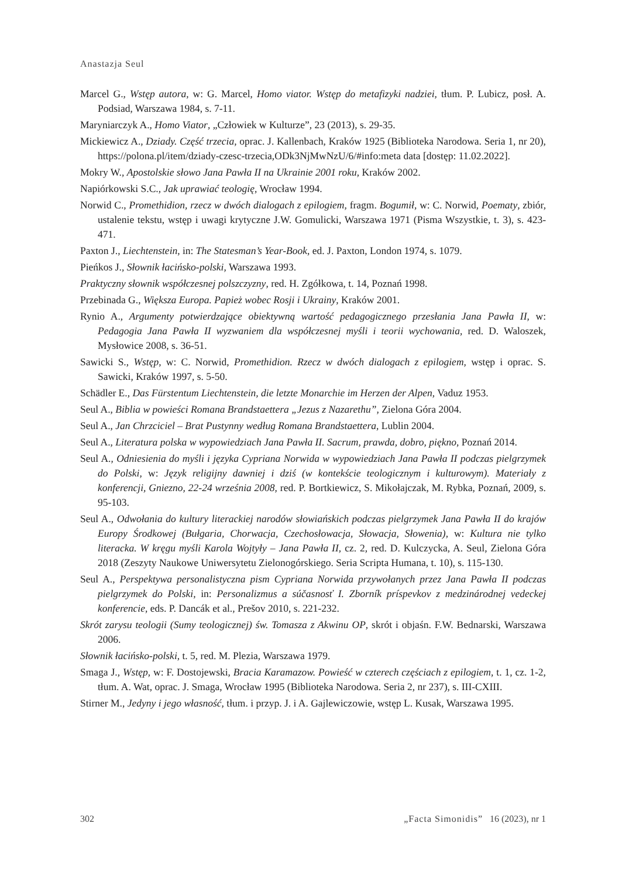Anastazja Seul
Marcel G., Wstęp autora, w: G. Marcel, Homo viator. Wstęp do metafizyki nadziei, tłum. P. Lubicz, posł. A. Podsiad, Warszawa 1984, s. 7-11.
Maryniarczyk A., Homo Viator, „Człowiek w Kulturze”, 23 (2013), s. 29-35.
Mickiewicz A., Dziady. Część trzecia, oprac. J. Kallenbach, Kraków 1925 (Biblioteka Narodowa. Seria 1, nr 20), https://polona.pl/item/dziady-czesc-trzecia,ODk3NjMwNzU/6/#info:meta data [dostęp: 11.02.2022].
Mokry W., Apostolskie słowo Jana Pawła II na Ukrainie 2001 roku, Kraków 2002.
Napiórkowski S.C., Jak uprawiać teologię, Wrocław 1994.
Norwid C., Promethidion, rzecz w dwóch dialogach z epilogiem, fragm. Bogumił, w: C. Norwid, Poematy, zbiór, ustalenie tekstu, wstęp i uwagi krytyczne J.W. Gomulicki, Warszawa 1971 (Pisma Wszystkie, t. 3), s. 423-471.
Paxton J., Liechtenstein, in: The Statesman’s Year-Book, ed. J. Paxton, London 1974, s. 1079.
Pieńkos J., Słownik łacińsko-polski, Warszawa 1993.
Praktyczny słownik współczesnej polszczyzny, red. H. Zgółkowa, t. 14, Poznań 1998.
Przebinada G., Większa Europa. Papież wobec Rosji i Ukrainy, Kraków 2001.
Rynio A., Argumenty potwierdzające obiektywną wartość pedagogicznego przesłania Jana Pawła II, w: Pedagogia Jana Pawła II wyzwaniem dla współczesnej myśli i teorii wychowania, red. D. Waloszek, Mysłowice 2008, s. 36-51.
Sawicki S., Wstęp, w: C. Norwid, Promethidion. Rzecz w dwóch dialogach z epilogiem, wstęp i oprac. S. Sawicki, Kraków 1997, s. 5-50.
Schädler E., Das Fürstentum Liechtenstein, die letzte Monarchie im Herzen der Alpen, Vaduz 1953.
Seul A., Biblia w powieści Romana Brandstaettera „Jezus z Nazarethu”, Zielona Góra 2004.
Seul A., Jan Chrzciciel – Brat Pustynny według Romana Brandstaettera, Lublin 2004.
Seul A., Literatura polska w wypowiedziach Jana Pawła II. Sacrum, prawda, dobro, piękno, Poznań 2014.
Seul A., Odniesienia do myśli i języka Cypriana Norwida w wypowiedziach Jana Pawła II podczas pielgrzymek do Polski, w: Język religijny dawniej i dziś (w kontekście teologicznym i kulturowym). Materiały z konferencji, Gniezno, 22-24 września 2008, red. P. Bortkiewicz, S. Mikołajczak, M. Rybka, Poznań, 2009, s. 95-103.
Seul A., Odwołania do kultury literackiej narodów słowiańskich podczas pielgrzymek Jana Pawła II do krajów Europy Środkowej (Bułgaria, Chorwacja, Czechosłowacja, Słowacja, Słowenia), w: Kultura nie tylko literacka. W kręgu myśli Karola Wojtyły – Jana Pawła II, cz. 2, red. D. Kulczycka, A. Seul, Zielona Góra 2018 (Zeszyty Naukowe Uniwersytetu Zielonogórskiego. Seria Scripta Humana, t. 10), s. 115-130.
Seul A., Perspektywa personalistyczna pism Cypriana Norwida przywołanych przez Jana Pawła II podczas pielgrzymek do Polski, in: Personalizmus a súčasnosť I. Zborník príspevkov z medzinárodnej vedeckej konferencie, eds. P. Dancák et al., Prešov 2010, s. 221-232.
Skrót zarysu teologii (Sumy teologicznej) św. Tomasza z Akwinu OP, skrót i objaśn. F.W. Bednarski, Warszawa 2006.
Słownik łacińsko-polski, t. 5, red. M. Plezia, Warszawa 1979.
Smaga J., Wstęp, w: F. Dostojewski, Bracia Karamazow. Powieść w czterech częściach z epilogiem, t. 1, cz. 1-2, tłum. A. Wat, oprac. J. Smaga, Wrocław 1995 (Biblioteka Narodowa. Seria 2, nr 237), s. III-CXIII.
Stirner M., Jedyny i jego własność, tłum. i przyp. J. i A. Gajlewiczowie, wstęp L. Kusak, Warszawa 1995.
302 „Facta Simonidis” 16 (2023), nr 1